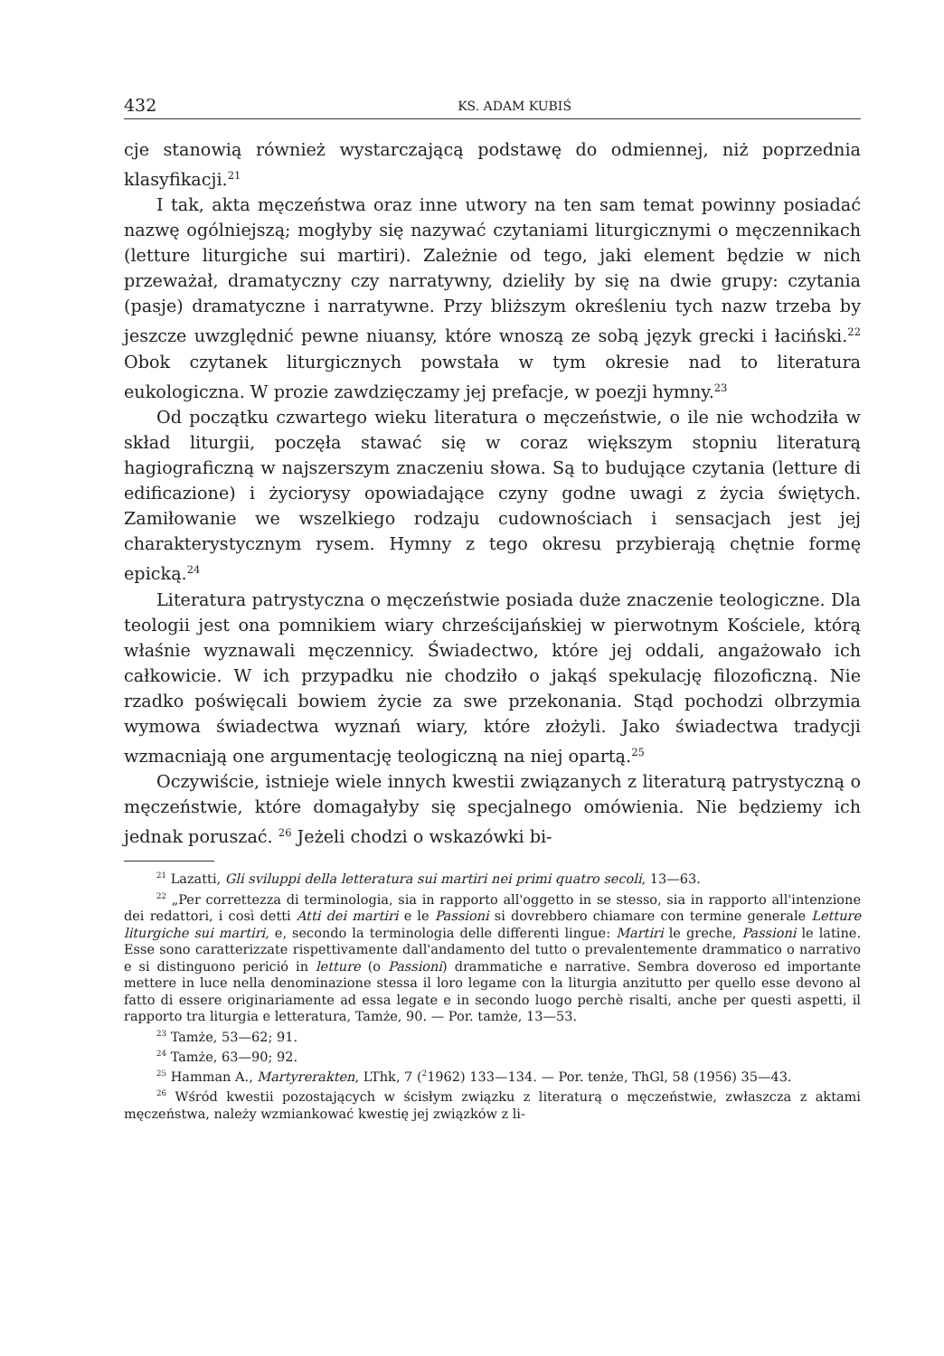432 KS. ADAM KUBIŚ
cje stanowią również wystarczającą podstawę do odmiennej, niż poprzednia klasyfikacji.<sup>21</sup>
I tak, akta męczeństwa oraz inne utwory na ten sam temat powinny posiadać nazwę ogólniejszą; mogłyby się nazywać czytaniami liturgicznymi o męczennikach (letture liturgiche sui martiri). Zależnie od tego, jaki element będzie w nich przeważał, dramatyczny czy narratywny, dzieliły by się na dwie grupy: czytania (pasje) dramatyczne i narratywne. Przy bliższym określeniu tych nazw trzeba by jeszcze uwzględnić pewne niuansy, które wnoszą ze sobą język grecki i łaciński.<sup>22</sup> Obok czytanek liturgicznych powstała w tym okresie nad to literatura eukologiczna. W prozie zawdzięczamy jej prefacje, w poezji hymny.<sup>23</sup>
Od początku czwartego wieku literatura o męczeństwie, o ile nie wchodziła w skład liturgii, poczęła stawać się w coraz większym stopniu literaturą hagiograficzną w najszerszym znaczeniu słowa. Są to budujące czytania (letture di edificazione) i życiorysy opowiadające czyny godne uwagi z życia świętych. Zamiłowanie we wszelkiego rodzaju cudownościach i sensacjach jest jej charakterystycznym rysem. Hymny z tego okresu przybierają chętnie formę epicką.<sup>24</sup>
Literatura patrystyczna o męczeństwie posiada duże znaczenie teologiczne. Dla teologii jest ona pomnikiem wiary chrześcijańskiej w pierwotnym Kościele, którą właśnie wyznawali męczennicy. Świadectwo, które jej oddali, angażowało ich całkowicie. W ich przypadku nie chodziło o jakąś spekulację filozoficzną. Nie rzadko poświęcali bowiem życie za swe przekonania. Stąd pochodzi olbrzymia wymowa świadectwa wyznań wiary, które złożyli. Jako świadectwa tradycji wzmacniają one argumentację teologiczną na niej opartą.<sup>25</sup>
Oczywiście, istnieje wiele innych kwestii związanych z literaturą patrystyczną o męczeństwie, które domagałyby się specjalnego omówienia. Nie będziemy ich jednak poruszać. <sup>26</sup> Jeżeli chodzi o wskazówki bi-
<sup>21</sup> Lazatti, Gli sviluppi della letteratura sui martiri nei primi quatro secoli, 13—63.
<sup>22</sup> „Per correttezza di terminologia, sia in rapporto all'oggetto in se stesso, sia in rapporto all'intenzione dei redattori, i così detti Atti dei martiri e le Passioni si dovrebbero chiamare con termine generale Letture liturgiche sui martiri, e, secondo la terminologia delle differenti lingue: Martiri le greche, Passioni le latine. Esse sono caratterizzate rispettivamente dall'andamento del tutto o prevalentemente drammatico o narrativo e si distinguono perició in letture (o Passioni) drammatiche e narrative. Sembra doveroso ed importante mettere in luce nella denominazione stessa il loro legame con la liturgia anzitutto per quello esse devono al fatto di essere originariamente ad essa legate e in secondo luogo perchè risalti, anche per questi aspetti, il rapporto tra liturgia e letteratura, Tamże, 90. — Por. tamże, 13—53.
<sup>23</sup> Tamże, 53—62; 91.
<sup>24</sup> Tamże, 63—90; 92.
<sup>25</sup> Hamman A., Martyrerakten, LThk, 7 (<sup>2</sup>1962) 133—134. — Por. tenże, ThGl, 58 (1956) 35—43.
<sup>26</sup> Wśród kwestii pozostających w ścisłym związku z literaturą o męczeństwie, zwłaszcza z aktami męczeństwa, należy wzmiankować kwestię jej związków z li-